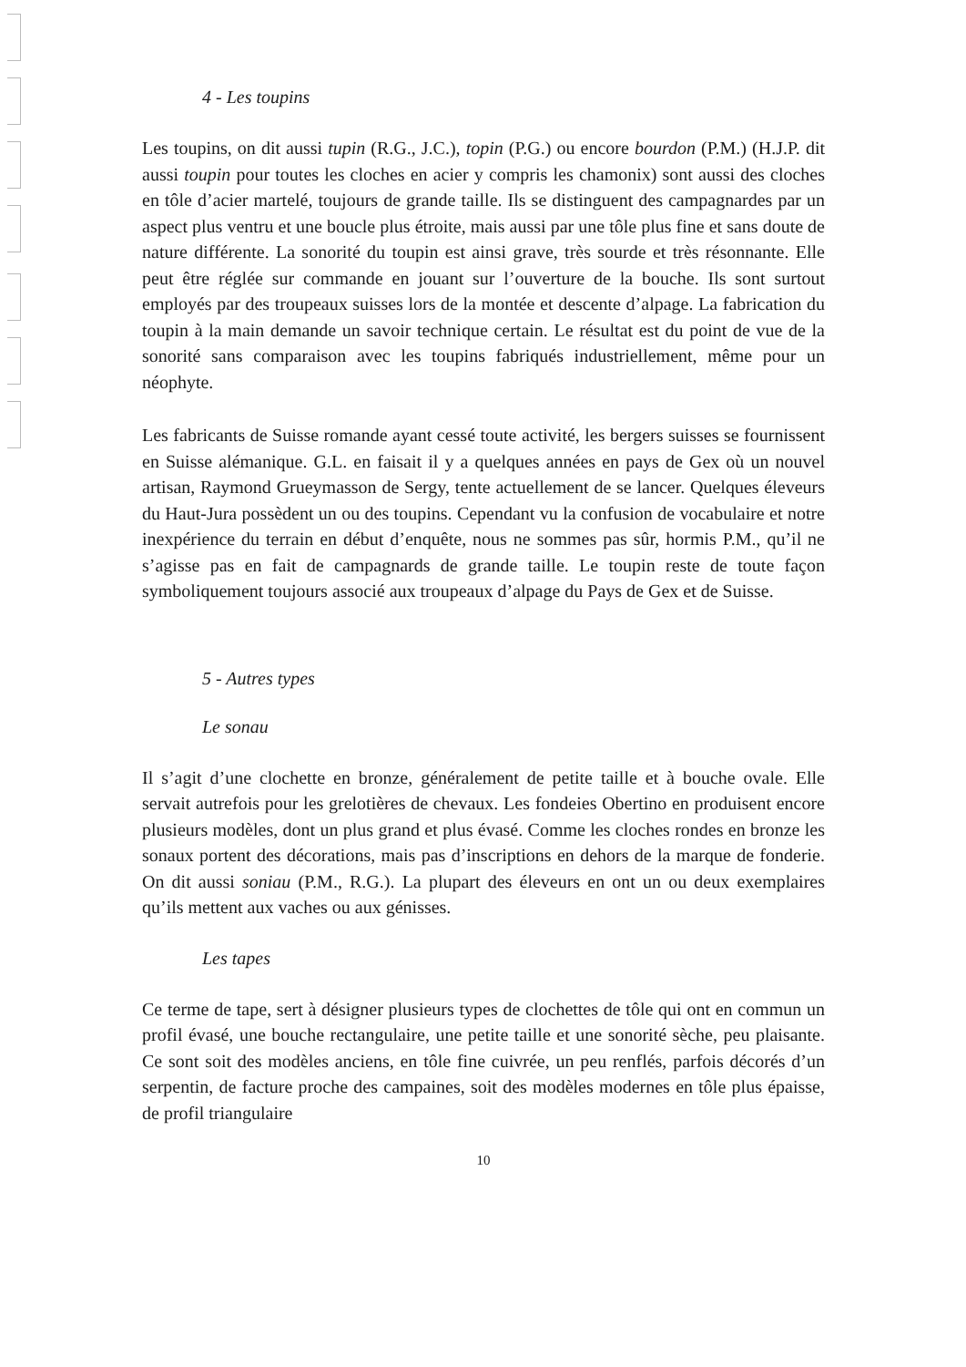4 - Les toupins
Les toupins, on dit aussi tupin (R.G., J.C.), topin (P.G.) ou encore bourdon (P.M.) (H.J.P. dit aussi toupin pour toutes les cloches en acier y compris les chamonix) sont aussi des cloches en tôle d’acier martelé, toujours de grande taille. Ils se distinguent des campagnardes par un aspect plus ventru et une boucle plus étroite, mais aussi par une tôle plus fine et sans doute de nature différente. La sonorité du toupin est ainsi grave, très sourde et très résonnante. Elle peut être réglée sur commande en jouant sur l’ouverture de la bouche. Ils sont surtout employés par des troupeaux suisses lors de la montée et descente d’alpage. La fabrication du toupin à la main demande un savoir technique certain. Le résultat est du point de vue de la sonorité sans comparaison avec les toupins fabriqués industriellement, même pour un néophyte.
Les fabricants de Suisse romande ayant cessé toute activité, les bergers suisses se fournissent en Suisse alémanique. G.L. en faisait il y a quelques années en pays de Gex où un nouvel artisan, Raymond Grueymasson de Sergy, tente actuellement de se lancer. Quelques éleveurs du Haut-Jura possèdent un ou des toupins. Cependant vu la confusion de vocabulaire et notre inexpérience du terrain en début d’enquête, nous ne sommes pas sûr, hormis P.M., qu’il ne s’agisse pas en fait de campagnards de grande taille. Le toupin reste de toute façon symboliquement toujours associé aux troupeaux d’alpage du Pays de Gex et de Suisse.
5 - Autres types
Le sonau
Il s’agit d’une clochette en bronze, généralement de petite taille et à bouche ovale. Elle servait autrefois pour les grelotières de chevaux. Les fondeies Obertino en produisent encore plusieurs modèles, dont un plus grand et plus évasé. Comme les cloches rondes en bronze les sonaux portent des décorations, mais pas d’inscriptions en dehors de la marque de fonderie. On dit aussi soniau (P.M., R.G.). La plupart des éleveurs en ont un ou deux exemplaires qu’ils mettent aux vaches ou aux génisses.
Les tapes
Ce terme de tape, sert à désigner plusieurs types de clochettes de tôle qui ont en commun un profil évasé, une bouche rectangulaire, une petite taille et une sonorité sèche, peu plaisante. Ce sont soit des modèles anciens, en tôle fine cuivrée, un peu renflés, parfois décorés d’un serpentin, de facture proche des campaines, soit des modèles modernes en tôle plus épaisse, de profil triangulaire
10